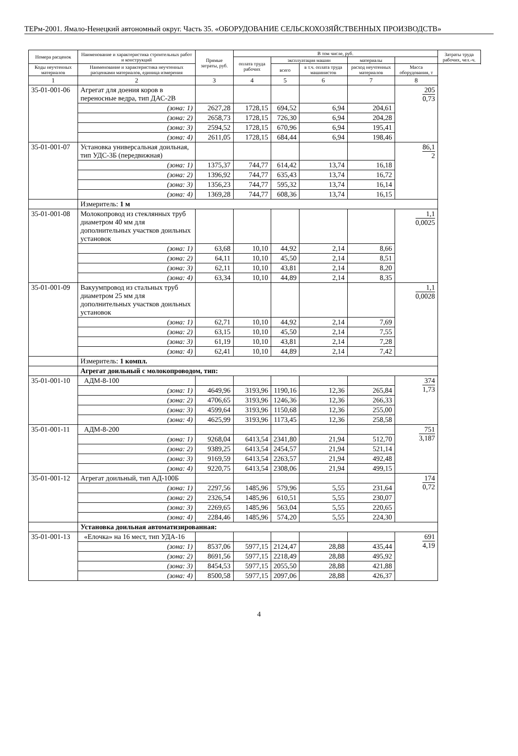ТЕРм-2001. Ямало-Ненецкий автономный округ. Часть 35. «ОБОРУДОВАНИЕ СЕЛЬСКОХОЗЯЙСТВЕННЫХ ПРОИЗВОДСТВ»
| Номера расценок | Наименование и характеристика строительных работ и конструкций | Прямые затраты, руб. | В том числе, руб. | | | | | Затраты труда рабочих, чел.-ч. |
| --- | --- | --- | --- | --- | --- | --- | --- | --- |
| | | | оплата труда рабочих | эксплуатация машин | | материалы | | |
| | | | | всего | в т.ч. оплата труда машинистов | расход неучтенных материалов | | |
| Коды неучтенных материалов | Наименование и характеристика неучтенных расценками материалов, единица измерения | | | | | | Масса оборудования, т | |
| 1 | 2 | 3 | 4 | 5 | 6 | 7 | 8 | |
| 35-01-001-06 | Агрегат для доения коров в переносные ведра, тип ДАС-2В | | | | | | 205 0,73 | |
| | (зона: 1) | 2627,28 | 1728,15 | 694,52 | 6,94 | 204,61 | | |
| | (зона: 2) | 2658,73 | 1728,15 | 726,30 | 6,94 | 204,28 | | |
| | (зона: 3) | 2594,52 | 1728,15 | 670,96 | 6,94 | 195,41 | | |
| | (зона: 4) | 2611,05 | 1728,15 | 684,44 | 6,94 | 198,46 | | |
| 35-01-001-07 | Установка универсальная доильная, тип УДС-3Б (передвижная) | | | | | | 86,1 2 | |
| | (зона: 1) | 1375,37 | 744,77 | 614,42 | 13,74 | 16,18 | | |
| | (зона: 2) | 1396,92 | 744,77 | 635,43 | 13,74 | 16,72 | | |
| | (зона: 3) | 1356,23 | 744,77 | 595,32 | 13,74 | 16,14 | | |
| | (зона: 4) | 1369,28 | 744,77 | 608,36 | 13,74 | 16,15 | | |
| | Измеритель: 1 м | | | | | | | |
| 35-01-001-08 | Молокопровод из стеклянных труб диаметром 40 мм для дополнительных участков доильных установок | | | | | | 1,1 0,0025 | |
| | (зона: 1) | 63,68 | 10,10 | 44,92 | 2,14 | 8,66 | | |
| | (зона: 2) | 64,11 | 10,10 | 45,50 | 2,14 | 8,51 | | |
| | (зона: 3) | 62,11 | 10,10 | 43,81 | 2,14 | 8,20 | | |
| | (зона: 4) | 63,34 | 10,10 | 44,89 | 2,14 | 8,35 | | |
| 35-01-001-09 | Вакуумпровод из стальных труб диаметром 25 мм для дополнительных участков доильных установок | | | | | | 1,1 0,0028 | |
| | (зона: 1) | 62,71 | 10,10 | 44,92 | 2,14 | 7,69 | | |
| | (зона: 2) | 63,15 | 10,10 | 45,50 | 2,14 | 7,55 | | |
| | (зона: 3) | 61,19 | 10,10 | 43,81 | 2,14 | 7,28 | | |
| | (зона: 4) | 62,41 | 10,10 | 44,89 | 2,14 | 7,42 | | |
| | Измеритель: 1 компл. | | | | | | | |
| | Агрегат доильный с молокопроводом, тип: | | | | | | | |
| 35-01-001-10 | АДМ-8-100 | | | | | | 374 1,73 | |
| | (зона: 1) | 4649,96 | 3193,96 | 1190,16 | 12,36 | 265,84 | | |
| | (зона: 2) | 4706,65 | 3193,96 | 1246,36 | 12,36 | 266,33 | | |
| | (зона: 3) | 4599,64 | 3193,96 | 1150,68 | 12,36 | 255,00 | | |
| | (зона: 4) | 4625,99 | 3193,96 | 1173,45 | 12,36 | 258,58 | | |
| 35-01-001-11 | АДМ-8-200 | | | | | | 751 3,187 | |
| | (зона: 1) | 9268,04 | 6413,54 | 2341,80 | 21,94 | 512,70 | | |
| | (зона: 2) | 9389,25 | 6413,54 | 2454,57 | 21,94 | 521,14 | | |
| | (зона: 3) | 9169,59 | 6413,54 | 2263,57 | 21,94 | 492,48 | | |
| | (зона: 4) | 9220,75 | 6413,54 | 2308,06 | 21,94 | 499,15 | | |
| 35-01-001-12 | Агрегат доильный, тип АД-100Б | | | | | | 174 0,72 | |
| | (зона: 1) | 2297,56 | 1485,96 | 579,96 | 5,55 | 231,64 | | |
| | (зона: 2) | 2326,54 | 1485,96 | 610,51 | 5,55 | 230,07 | | |
| | (зона: 3) | 2269,65 | 1485,96 | 563,04 | 5,55 | 220,65 | | |
| | (зона: 4) | 2284,46 | 1485,96 | 574,20 | 5,55 | 224,30 | | |
| | Установка доильная автоматизированная: | | | | | | | |
| 35-01-001-13 | «Елочка» на 16 мест, тип УДА-16 | | | | | | 691 4,19 | |
| | (зона: 1) | 8537,06 | 5977,15 | 2124,47 | 28,88 | 435,44 | | |
| | (зона: 2) | 8691,56 | 5977,15 | 2218,49 | 28,88 | 495,92 | | |
| | (зона: 3) | 8454,53 | 5977,15 | 2055,50 | 28,88 | 421,88 | | |
| | (зона: 4) | 8500,58 | 5977,15 | 2097,06 | 28,88 | 426,37 | | |
4